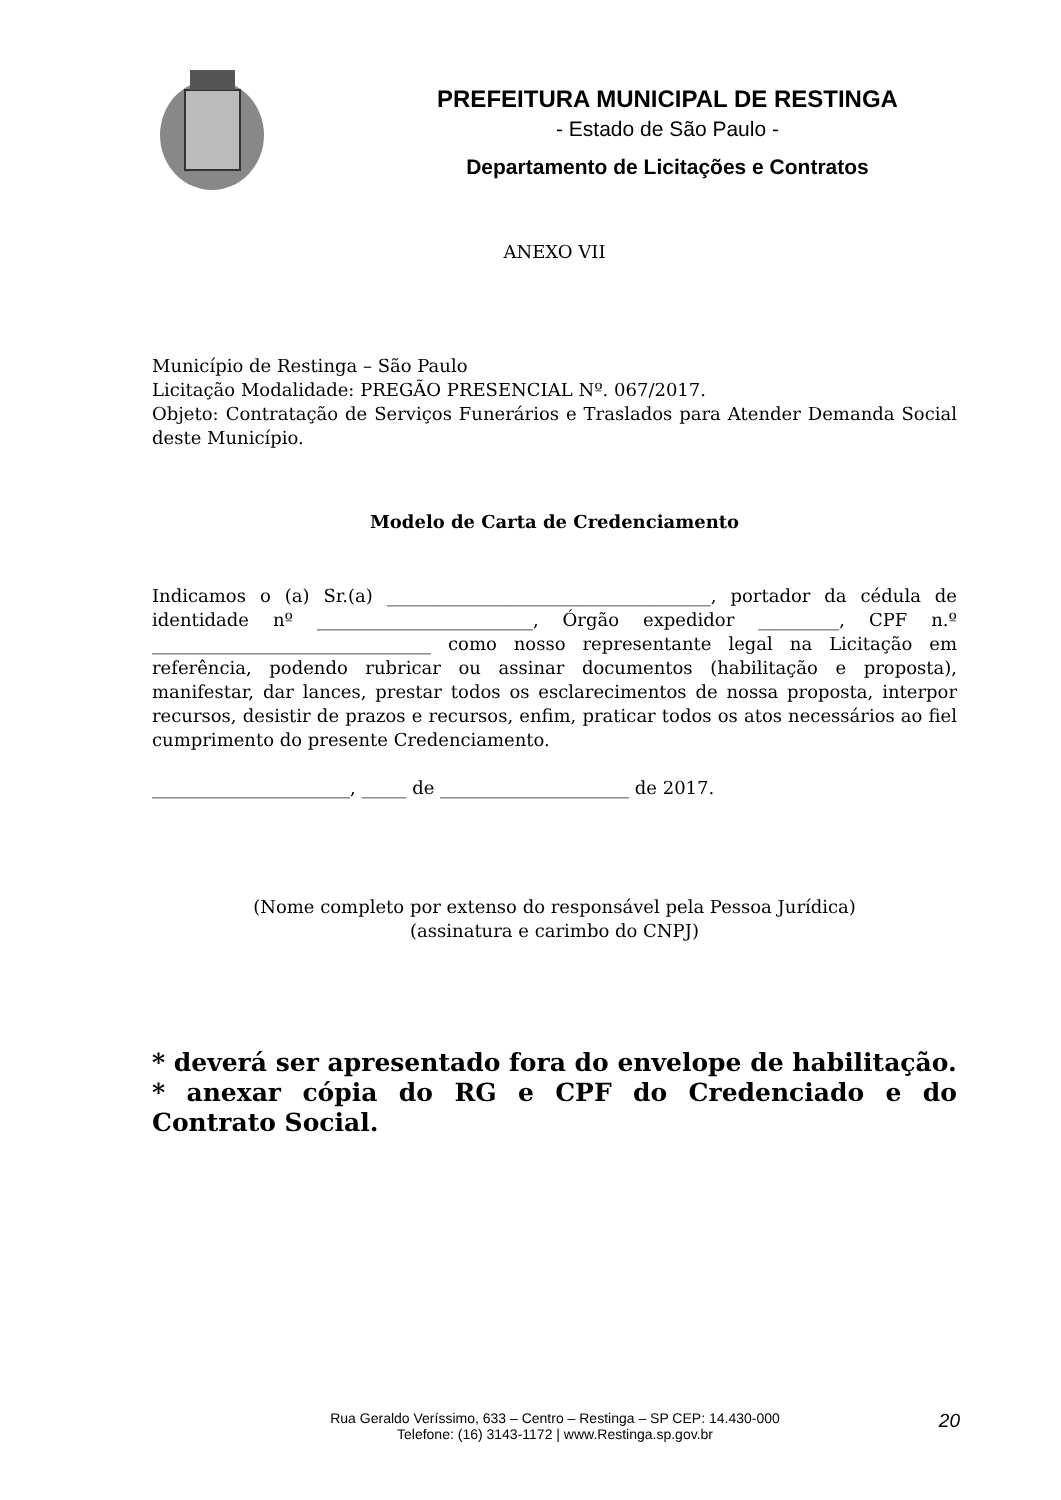PREFEITURA MUNICIPAL DE RESTINGA
- Estado de São Paulo -
Departamento de Licitações e Contratos
ANEXO VII
Município de Restinga – São Paulo
Licitação Modalidade: PREGÃO PRESENCIAL Nº. 067/2017.
Objeto: Contratação de Serviços Funerários e Traslados para Atender Demanda Social deste Município.
Modelo de Carta de Credenciamento
Indicamos o (a) Sr.(a) ____________________________________, portador da cédula de identidade nº ________________________, Órgão expedidor _________, CPF n.º _______________________________ como nosso representante legal na Licitação em referência, podendo rubricar ou assinar documentos (habilitação e proposta), manifestar, dar lances, prestar todos os esclarecimentos de nossa proposta, interpor recursos, desistir de prazos e recursos, enfim, praticar todos os atos necessários ao fiel cumprimento do presente Credenciamento.
______________________, _____ de _____________________ de 2017.
(Nome completo por extenso do responsável pela Pessoa Jurídica)
(assinatura e carimbo do CNPJ)
* deverá ser apresentado fora do envelope de habilitação.
* anexar cópia do RG e CPF do Credenciado e do Contrato Social.
Rua Geraldo Veríssimo, 633 – Centro – Restinga – SP CEP: 14.430-000
Telefone: (16) 3143-1172 | www.Restinga.sp.gov.br
20